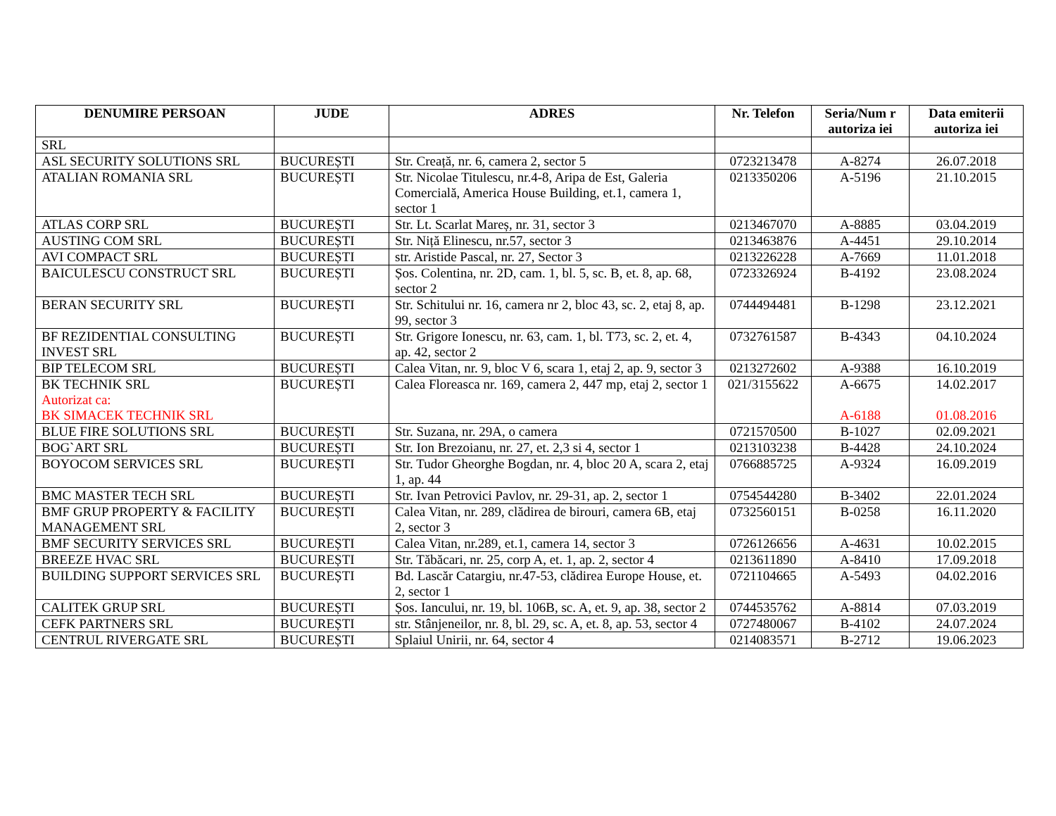| DENUMIRE PERSOAN | JUDE | ADRES | Nr. Telefon | Seria/Num r autoriza iei | Data emiterii autoriza iei |
| --- | --- | --- | --- | --- | --- |
| SRL | | | | | |
| ASL SECURITY SOLUTIONS SRL | BUCUREȘTI | Str. Creață, nr. 6, camera 2, sector 5 | 0723213478 | A-8274 | 26.07.2018 |
| ATALIAN ROMANIA SRL | BUCUREȘTI | Str. Nicolae Titulescu, nr.4-8, Aripa de Est, Galeria Comercială, America House Building, et.1, camera 1, sector 1 | 0213350206 | A-5196 | 21.10.2015 |
| ATLAS CORP SRL | BUCUREȘTI | Str. Lt. Scarlat Mareș, nr. 31, sector 3 | 0213467070 | A-8885 | 03.04.2019 |
| AUSTING COM SRL | BUCUREȘTI | Str. Niță Elinescu, nr.57, sector 3 | 0213463876 | A-4451 | 29.10.2014 |
| AVI COMPACT SRL | BUCUREȘTI | str. Aristide Pascal, nr. 27, Sector 3 | 0213226228 | A-7669 | 11.01.2018 |
| BAICULESCU CONSTRUCT SRL | BUCUREȘTI | Șos. Colentina, nr. 2D, cam. 1, bl. 5, sc. B, et. 8, ap. 68, sector 2 | 0723326924 | B-4192 | 23.08.2024 |
| BERAN SECURITY SRL | BUCUREȘTI | Str. Schitului nr. 16, camera nr 2, bloc 43, sc. 2, etaj 8, ap. 99, sector 3 | 0744494481 | B-1298 | 23.12.2021 |
| BF REZIDENTIAL CONSULTING INVEST SRL | BUCUREȘTI | Str. Grigore Ionescu, nr. 63, cam. 1, bl. T73, sc. 2, et. 4, ap. 42, sector 2 | 0732761587 | B-4343 | 04.10.2024 |
| BIP TELECOM SRL | BUCUREȘTI | Calea Vitan, nr. 9, bloc V 6, scara 1, etaj 2, ap. 9, sector 3 | 0213272602 | A-9388 | 16.10.2019 |
| BK TECHNIK SRL Autorizat ca: BK SIMACEK TECHNIK SRL | BUCUREȘTI | Calea Floreasca nr. 169, camera 2, 447 mp, etaj 2, sector 1 | 021/3155622 | A-6675 A-6188 | 14.02.2017 01.08.2016 |
| BLUE FIRE SOLUTIONS SRL | BUCUREȘTI | Str. Suzana, nr. 29A, o camera | 0721570500 | B-1027 | 02.09.2021 |
| BOG`ART SRL | BUCUREȘTI | Str. Ion Brezoianu, nr. 27, et. 2,3 si 4, sector 1 | 0213103238 | B-4428 | 24.10.2024 |
| BOYOCOM SERVICES SRL | BUCUREȘTI | Str. Tudor Gheorghe Bogdan, nr. 4, bloc 20 A, scara 2, etaj 1, ap. 44 | 0766885725 | A-9324 | 16.09.2019 |
| BMC MASTER TECH SRL | BUCUREȘTI | Str. Ivan Petrovici Pavlov, nr. 29-31, ap. 2, sector 1 | 0754544280 | B-3402 | 22.01.2024 |
| BMF GRUP PROPERTY & FACILITY MANAGEMENT SRL | BUCUREȘTI | Calea Vitan, nr. 289, clădirea de birouri, camera 6B, etaj 2, sector 3 | 0732560151 | B-0258 | 16.11.2020 |
| BMF SECURITY SERVICES SRL | BUCUREȘTI | Calea Vitan, nr.289, et.1, camera 14, sector 3 | 0726126656 | A-4631 | 10.02.2015 |
| BREEZE HVAC SRL | BUCUREȘTI | Str. Tăbăcari, nr. 25, corp A, et. 1, ap. 2, sector 4 | 0213611890 | A-8410 | 17.09.2018 |
| BUILDING SUPPORT SERVICES SRL | BUCUREȘTI | Bd. Lascăr Catargiu, nr.47-53, clădirea Europe House, et. 2, sector 1 | 0721104665 | A-5493 | 04.02.2016 |
| CALITEK GRUP SRL | BUCUREȘTI | Șos. Iancului, nr. 19, bl. 106B, sc. A, et. 9, ap. 38, sector 2 | 0744535762 | A-8814 | 07.03.2019 |
| CEFK PARTNERS SRL | BUCUREȘTI | str. Stânjeneilor, nr. 8, bl. 29, sc. A, et. 8, ap. 53, sector 4 | 0727480067 | B-4102 | 24.07.2024 |
| CENTRUL RIVERGATE SRL | BUCUREȘTI | Splaiul Unirii, nr. 64, sector 4 | 0214083571 | B-2712 | 19.06.2023 |